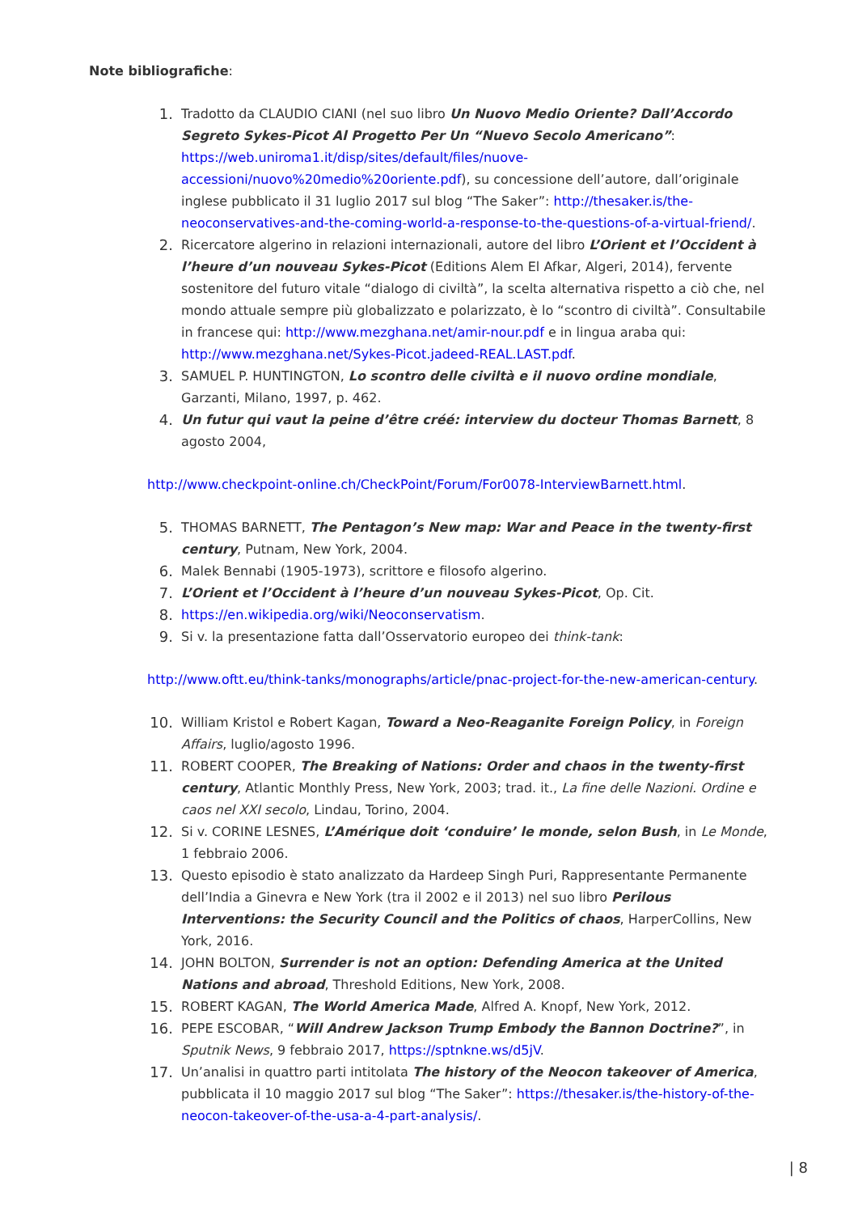Note bibliografiche:
1. Tradotto da CLAUDIO CIANI (nel suo libro Un Nuovo Medio Oriente? Dall’Accordo Segreto Sykes-Picot Al Progetto Per Un “Nuevo Secolo Americano”: https://web.uniroma1.it/disp/sites/default/files/nuove-accessioni/nuovo%20medio%20oriente.pdf), su concessione dell’autore, dall’originale inglese pubblicato il 31 luglio 2017 sul blog “The Saker”: http://thesaker.is/the-neoconservatives-and-the-coming-world-a-response-to-the-questions-of-a-virtual-friend/.
2. Ricercatore algerino in relazioni internazionali, autore del libro L’Orient et l’Occident à l’heure d’un nouveau Sykes-Picot (Editions Alem El Afkar, Algeri, 2014), fervente sostenitore del futuro vitale “dialogo di civiltà”, la scelta alternativa rispetto a ciò che, nel mondo attuale sempre più globalizzato e polarizzato, è lo “scontro di civiltà”. Consultabile in francese qui: http://www.mezghana.net/amir-nour.pdf e in lingua araba qui: http://www.mezghana.net/Sykes-Picot.jadeed-REAL.LAST.pdf.
3. SAMUEL P. HUNTINGTON, Lo scontro delle civiltà e il nuovo ordine mondiale, Garzanti, Milano, 1997, p. 462.
4. Un futur qui vaut la peine d’être créé: interview du docteur Thomas Barnett, 8 agosto 2004,
http://www.checkpoint-online.ch/CheckPoint/Forum/For0078-InterviewBarnett.html.
5. THOMAS BARNETT, The Pentagon’s New map: War and Peace in the twenty-first century, Putnam, New York, 2004.
6. Malek Bennabi (1905-1973), scrittore e filosofo algerino.
7. L’Orient et l’Occident à l’heure d’un nouveau Sykes-Picot, Op. Cit.
8. https://en.wikipedia.org/wiki/Neoconservatism.
9. Si v. la presentazione fatta dall’Osservatorio europeo dei think-tank:
http://www.oftt.eu/think-tanks/monographs/article/pnac-project-for-the-new-american-century.
10. William Kristol e Robert Kagan, Toward a Neo-Reaganite Foreign Policy, in Foreign Affairs, luglio/agosto 1996.
11. ROBERT COOPER, The Breaking of Nations: Order and chaos in the twenty-first century, Atlantic Monthly Press, New York, 2003; trad. it., La fine delle Nazioni. Ordine e caos nel XXI secolo, Lindau, Torino, 2004.
12. Si v. CORINE LESNES, L’Amérique doit ‘conduire’ le monde, selon Bush, in Le Monde, 1 febbraio 2006.
13. Questo episodio è stato analizzato da Hardeep Singh Puri, Rappresentante Permanente dell’India a Ginevra e New York (tra il 2002 e il 2013) nel suo libro Perilous Interventions: the Security Council and the Politics of chaos, HarperCollins, New York, 2016.
14. JOHN BOLTON, Surrender is not an option: Defending America at the United Nations and abroad, Threshold Editions, New York, 2008.
15. ROBERT KAGAN, The World America Made, Alfred A. Knopf, New York, 2012.
16. PEPE ESCOBAR, “Will Andrew Jackson Trump Embody the Bannon Doctrine?”, in Sputnik News, 9 febbraio 2017, https://sptnkne.ws/d5jV.
17. Un’analisi in quattro parti intitolata The history of the Neocon takeover of America, pubblicata il 10 maggio 2017 sul blog “The Saker”: https://thesaker.is/the-history-of-the-neocon-takeover-of-the-usa-a-4-part-analysis/.
| 8